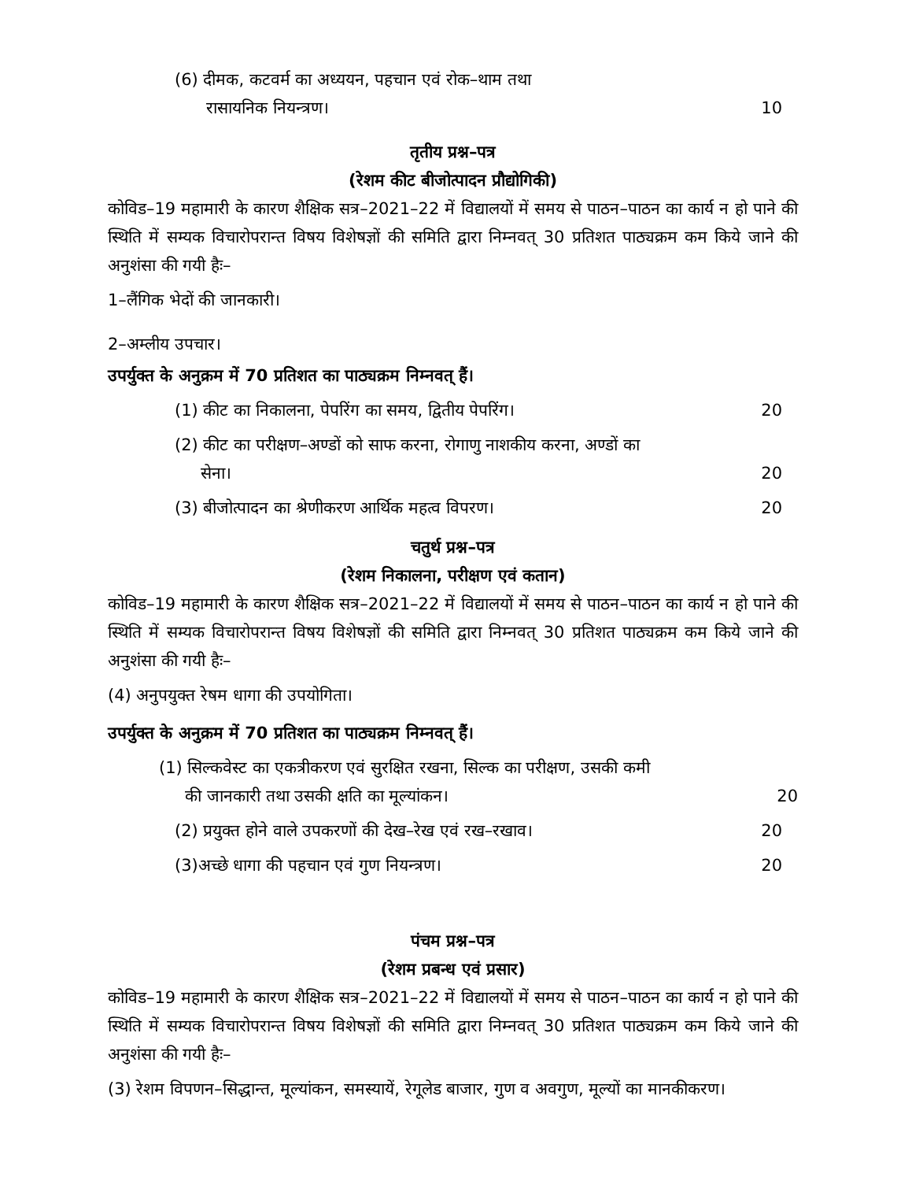(6) दीमक, कटवर्म का अध्ययन, पहचान एवं रोक–थाम तथा
रासायनिक नियन्त्रण। 10
तृतीय प्रश्न–पत्र
(रेशम कीट बीजोत्पादन प्रौद्योगिकी)
कोविड–19 महामारी के कारण शैक्षिक सत्र–2021–22 में विद्यालयों में समय से पाठन–पाठन का कार्य न हो पाने की स्थिति में सम्यक विचारोपरान्त विषय विशेषज्ञों की समिति द्वारा निम्नवत् 30 प्रतिशत पाठ्यक्रम कम किये जाने की अनुशंसा की गयी हैः–
1–लैंगिक भेदों की जानकारी।
2–अम्लीय उपचार।
उपर्युक्त के अनुक्रम में 70 प्रतिशत का पाठ्यक्रम निम्नवत् हैं।
(1) कीट का निकालना, पेपरिंग का समय, द्वितीय पेपरिंग। 20
(2) कीट का परीक्षण–अण्डों को साफ करना, रोगाणु नाशकीय करना, अण्डों का
सेना। 20
(3) बीजोत्पादन का श्रेणीकरण आर्थिक महत्व विपरण। 20
चतुर्थ प्रश्न–पत्र
(रेशम निकालना, परीक्षण एवं कतान)
कोविड–19 महामारी के कारण शैक्षिक सत्र–2021–22 में विद्यालयों में समय से पाठन–पाठन का कार्य न हो पाने की स्थिति में सम्यक विचारोपरान्त विषय विशेषज्ञों की समिति द्वारा निम्नवत् 30 प्रतिशत पाठ्यक्रम कम किये जाने की अनुशंसा की गयी हैः–
(4) अनुपयुक्त रेषम धागा की उपयोगिता।
उपर्युक्त के अनुक्रम में 70 प्रतिशत का पाठ्यक्रम निम्नवत् हैं।
(1) सिल्कवेस्ट का एकत्रीकरण एवं सुरक्षित रखना, सिल्क का परीक्षण, उसकी कमी
की जानकारी तथा उसकी क्षति का मूल्यांकन। 20
(2) प्रयुक्त होने वाले उपकरणों की देख–रेख एवं रख–रखाव। 20
(3)अच्छे धागा की पहचान एवं गुण नियन्त्रण। 20
पंचम प्रश्न–पत्र
(रेशम प्रबन्ध एवं प्रसार)
कोविड–19 महामारी के कारण शैक्षिक सत्र–2021–22 में विद्यालयों में समय से पाठन–पाठन का कार्य न हो पाने की स्थिति में सम्यक विचारोपरान्त विषय विशेषज्ञों की समिति द्वारा निम्नवत् 30 प्रतिशत पाठ्यक्रम कम किये जाने की अनुशंसा की गयी हैः–
(3) रेशम विपणन–सिद्धान्त, मूल्यांकन, समस्यायें, रेगूलेड बाजार, गुण व अवगुण, मूल्यों का मानकीकरण।